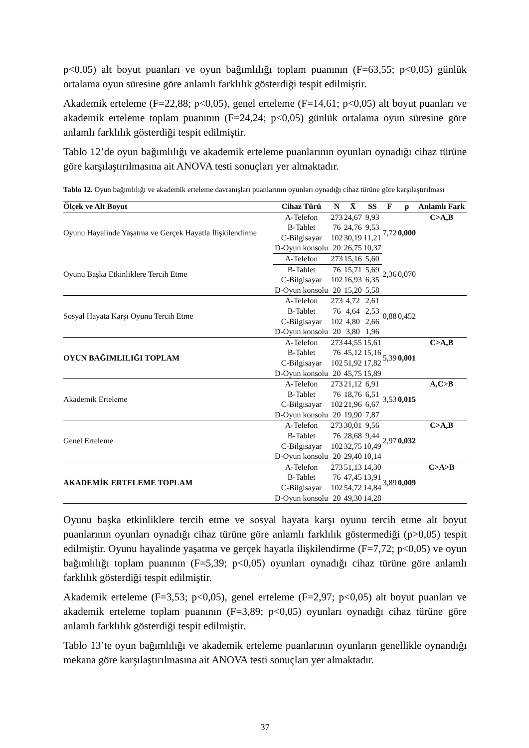p<0,05) alt boyut puanları ve oyun bağımlılığı toplam puanının (F=63,55; p<0,05) günlük ortalama oyun süresine göre anlamlı farklılık gösterdiği tespit edilmiştir.
Akademik erteleme (F=22,88; p<0,05), genel erteleme (F=14,61; p<0,05) alt boyut puanları ve akademik erteleme toplam puanının (F=24,24; p<0,05) günlük ortalama oyun süresine göre anlamlı farklılık gösterdiği tespit edilmiştir.
Tablo 12’de oyun bağımlılığı ve akademik erteleme puanlarının oyunları oynadığı cihaz türüne göre karşılaştırılmasına ait ANOVA testi sonuçları yer almaktadır.
Tablo 12. Oyun bağımlılığı ve akademik erteleme davranışları puanlarının oyunları oynadığı cihaz türüne göre karşılaştırılması
| Ölçek ve Alt Boyut | Cihaz Türü | N | X̄ | SS | F | p | Anlamlı Fark |
| --- | --- | --- | --- | --- | --- | --- | --- |
| Oyunu Hayalinde Yaşatma ve Gerçek Hayatla İlişkilendirme | A-Telefon | 273 | 24,67 | 9,93 | 7,72 | 0,000 | C>A,B |
| | B-Tablet | 76 | 24,76 | 9,53 | | | |
| | C-Bilgisayar | 102 | 30,19 | 11,21 | | | |
| | D-Oyun konsolu | 20 | 26,75 | 10,37 | | | |
| Oyunu Başka Etkinliklere Tercih Etme | A-Telefon | 273 | 15,16 | 5,60 | 2,36 | 0,070 | |
| | B-Tablet | 76 | 15,71 | 5,69 | | | |
| | C-Bilgisayar | 102 | 16,93 | 6,35 | | | |
| | D-Oyun konsolu | 20 | 15,20 | 5,58 | | | |
| Sosyal Hayata Karşı Oyunu Tercih Etme | A-Telefon | 273 | 4,72 | 2,61 | 0,88 | 0,452 | |
| | B-Tablet | 76 | 4,64 | 2,53 | | | |
| | C-Bilgisayar | 102 | 4,80 | 2,66 | | | |
| | D-Oyun konsolu | 20 | 3,80 | 1,96 | | | |
| OYUN BAĞIMLILIĞI TOPLAM | A-Telefon | 273 | 44,55 | 15,61 | 5,39 | 0,001 | C>A,B |
| | B-Tablet | 76 | 45,12 | 15,16 | | | |
| | C-Bilgisayar | 102 | 51,92 | 17,82 | | | |
| | D-Oyun konsolu | 20 | 45,75 | 15,89 | | | |
| Akademik Erteleme | A-Telefon | 273 | 21,12 | 6,91 | 3,53 | 0,015 | A,C>B |
| | B-Tablet | 76 | 18,76 | 6,51 | | | |
| | C-Bilgisayar | 102 | 21,96 | 6,67 | | | |
| | D-Oyun konsolu | 20 | 19,90 | 7,87 | | | |
| Genel Erteleme | A-Telefon | 273 | 30,01 | 9,56 | 2,97 | 0,032 | C>A,B |
| | B-Tablet | 76 | 28,68 | 9,44 | | | |
| | C-Bilgisayar | 102 | 32,75 | 10,49 | | | |
| | D-Oyun konsolu | 20 | 29,40 | 10,14 | | | |
| AKADEMİK ERTELEME TOPLAM | A-Telefon | 273 | 51,13 | 14,30 | 3,89 | 0,009 | C>A>B |
| | B-Tablet | 76 | 47,45 | 13,91 | | | |
| | C-Bilgisayar | 102 | 54,72 | 14,84 | | | |
| | D-Oyun konsolu | 20 | 49,30 | 14,28 | | | |
Oyunu başka etkinliklere tercih etme ve sosyal hayata karşı oyunu tercih etme alt boyut puanlarının oyunları oynadığı cihaz türüne göre anlamlı farklılık göstermediği (p>0,05) tespit edilmiştir. Oyunu hayalinde yaşatma ve gerçek hayatla ilişkilendirme (F=7,72; p<0,05) ve oyun bağımlılığı toplam puanının (F=5,39; p<0,05) oyunları oynadığı cihaz türüne göre anlamlı farklılık gösterdiği tespit edilmiştir.
Akademik erteleme (F=3,53; p<0,05), genel erteleme (F=2,97; p<0,05) alt boyut puanları ve akademik erteleme toplam puanının (F=3,89; p<0,05) oyunları oynadığı cihaz türüne göre anlamlı farklılık gösterdiği tespit edilmiştir.
Tablo 13’te oyun bağımlılığı ve akademik erteleme puanlarının oyunların genellikle oynandığı mekana göre karşılaştırılmasına ait ANOVA testi sonuçları yer almaktadır.
37